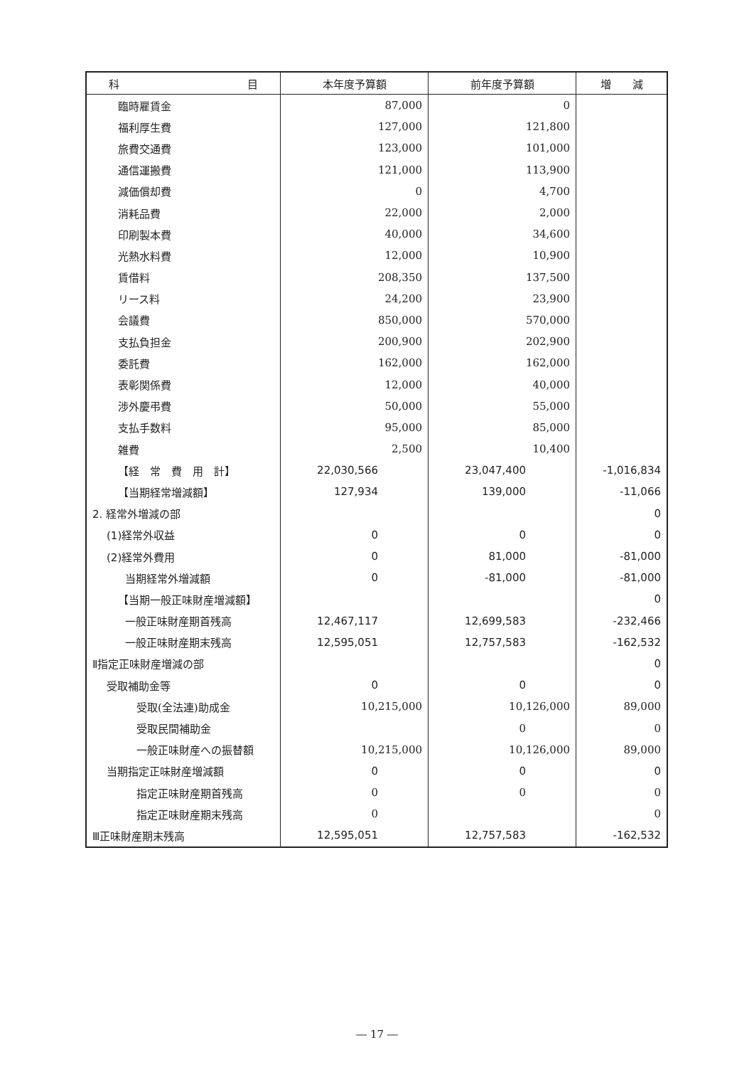| 科 目 | 本年度予算額 | 前年度予算額 | 増 減 |
| --- | --- | --- | --- |
| 臨時雇賃金 | 87,000 | 0 | |
| 福利厚生費 | 127,000 | 121,800 | |
| 旅費交通費 | 123,000 | 101,000 | |
| 通信運搬費 | 121,000 | 113,900 | |
| 減価償却費 | 0 | 4,700 | |
| 消耗品費 | 22,000 | 2,000 | |
| 印刷製本費 | 40,000 | 34,600 | |
| 光熱水料費 | 12,000 | 10,900 | |
| 賃借料 | 208,350 | 137,500 | |
| リース料 | 24,200 | 23,900 | |
| 会議費 | 850,000 | 570,000 | |
| 支払負担金 | 200,900 | 202,900 | |
| 委託費 | 162,000 | 162,000 | |
| 表彰関係費 | 12,000 | 40,000 | |
| 渉外慶弔費 | 50,000 | 55,000 | |
| 支払手数料 | 95,000 | 85,000 | |
| 雑費 | 2,500 | 10,400 | |
| 【経 常 費 用 計】 | 22,030,566 | 23,047,400 | -1,016,834 |
| 【当期経常増減額】 | 127,934 | 139,000 | -11,066 |
| 2. 経常外増減の部 | | | 0 |
| (1)経常外収益 | 0 | 0 | 0 |
| (2)経常外費用 | 0 | 81,000 | -81,000 |
| 当期経常外増減額 | 0 | -81,000 | -81,000 |
| 【当期一般正味財産増減額】 | | | 0 |
| 一般正味財産期首残高 | 12,467,117 | 12,699,583 | -232,466 |
| 一般正味財産期末残高 | 12,595,051 | 12,757,583 | -162,532 |
| Ⅱ指定正味財産増減の部 | | | 0 |
| 受取補助金等 | 0 | 0 | 0 |
| 受取(全法連)助成金 | 10,215,000 | 10,126,000 | 89,000 |
| 受取民間補助金 | | 0 | 0 |
| 一般正味財産への振替額 | 10,215,000 | 10,126,000 | 89,000 |
| 当期指定正味財産増減額 | 0 | 0 | 0 |
| 指定正味財産期首残高 | 0 | 0 | 0 |
| 指定正味財産期末残高 | 0 | | 0 |
| Ⅲ正味財産期末残高 | 12,595,051 | 12,757,583 | -162,532 |
― 17 ―